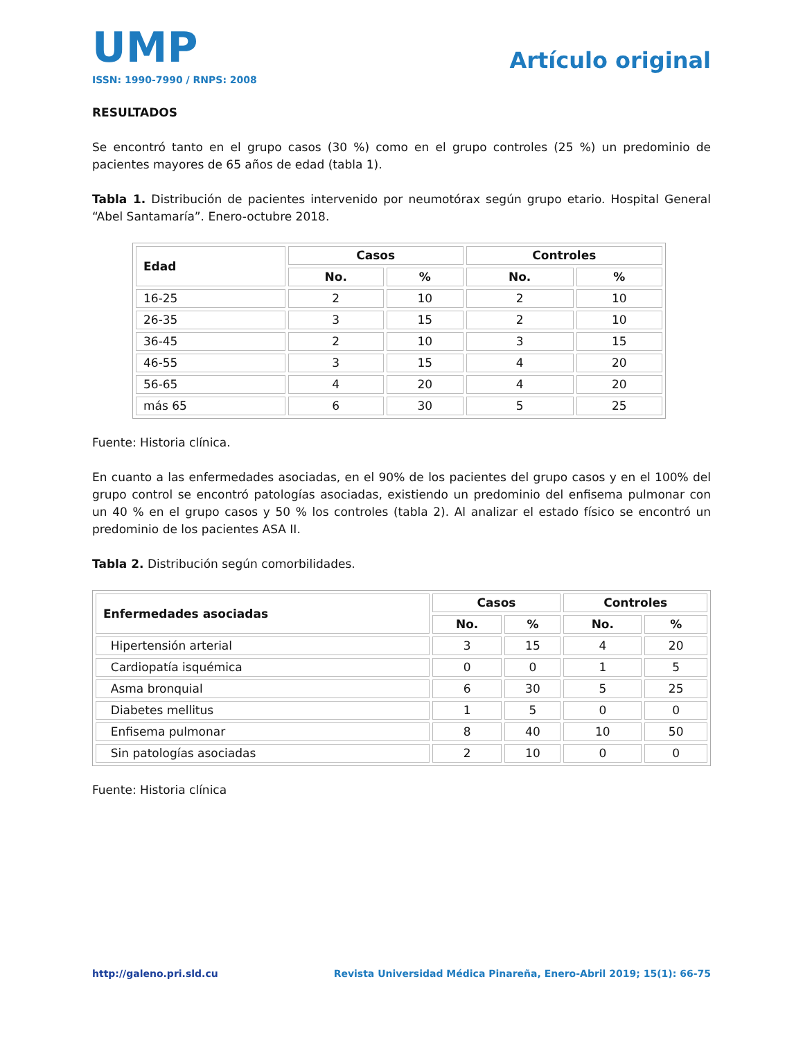UMP
ISSN: 1990-7990 / RNPS: 2008
Artículo original
RESULTADOS
Se encontró tanto en el grupo casos (30 %) como en el grupo controles (25 %) un predominio de pacientes mayores de 65 años de edad (tabla 1).
Tabla 1. Distribución de pacientes intervenido por neumotórax según grupo etario. Hospital General “Abel Santamaría”. Enero-octubre 2018.
| Edad | Casos | | Controles | |
| --- | --- | --- | --- | --- |
| | No. | % | No. | % |
| 16-25 | 2 | 10 | 2 | 10 |
| 26-35 | 3 | 15 | 2 | 10 |
| 36-45 | 2 | 10 | 3 | 15 |
| 46-55 | 3 | 15 | 4 | 20 |
| 56-65 | 4 | 20 | 4 | 20 |
| más 65 | 6 | 30 | 5 | 25 |
Fuente: Historia clínica.
En cuanto a las enfermedades asociadas, en el 90% de los pacientes del grupo casos y en el 100% del grupo control se encontró patologías asociadas, existiendo un predominio del enfisema pulmonar con un 40 % en el grupo casos y 50 % los controles (tabla 2). Al analizar el estado físico se encontró un predominio de los pacientes ASA II.
Tabla 2. Distribución según comorbilidades.
| Enfermedades asociadas | Casos | | Controles | |
| --- | --- | --- | --- | --- |
| | No. | % | No. | % |
| Hipertensión arterial | 3 | 15 | 4 | 20 |
| Cardiopatía isquémica | 0 | 0 | 1 | 5 |
| Asma bronquial | 6 | 30 | 5 | 25 |
| Diabetes mellitus | 1 | 5 | 0 | 0 |
| Enfisema pulmonar | 8 | 40 | 10 | 50 |
| Sin patologías asociadas | 2 | 10 | 0 | 0 |
Fuente: Historia clínica
http://galeno.pri.sld.cu Revista Universidad Médica Pinareña, Enero-Abril 2019; 15(1): 66-75